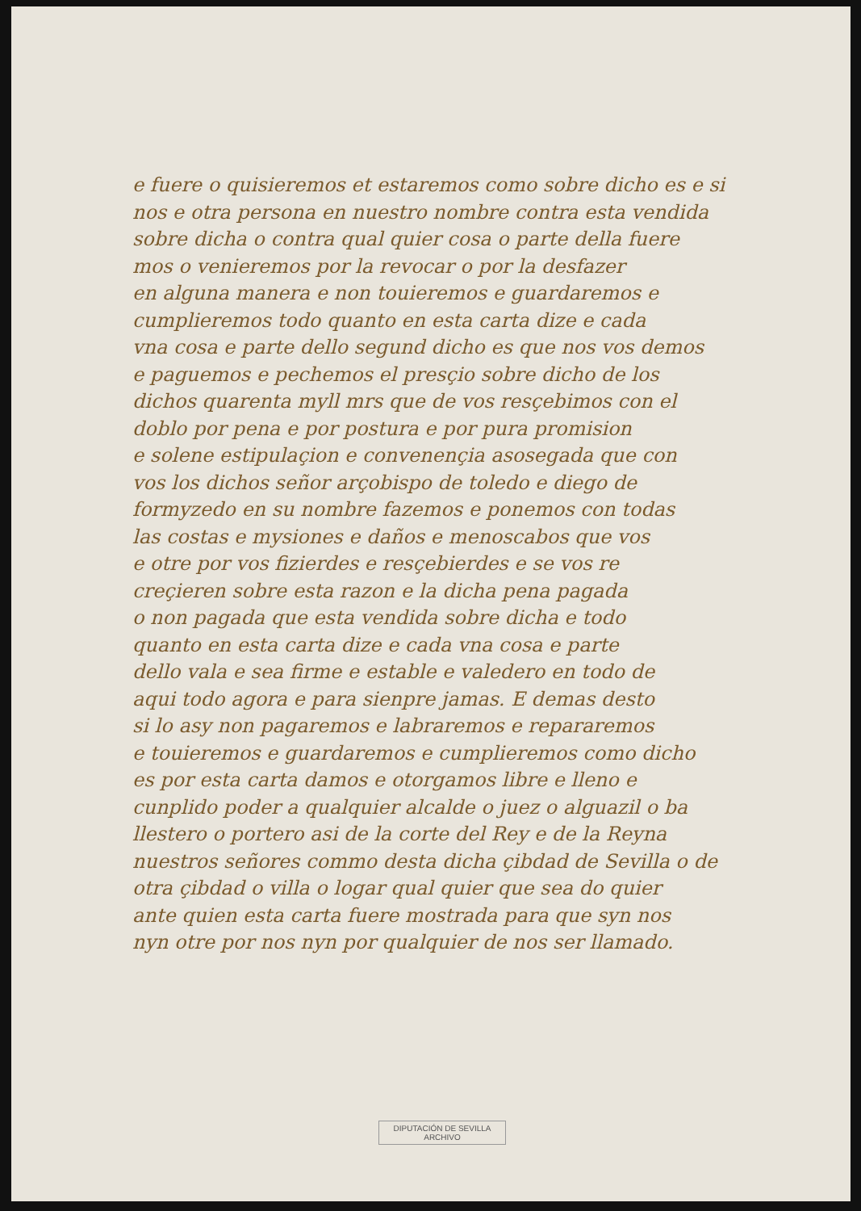e fuere o quisieremos et estaremos como sobre dicho es e si
nos e otra persona en nuestro nombre contra esta vendida
sobre dicha o contra qual quier cosa o parte della fuere
mos o venieremos por la revocar o por la desfazer
en alguna manera e non touieremos e guardaremos e
cumplieremos todo quanto en esta carta dize e cada
vna cosa e parte dello segund dicho es que nos vos demos
e paguemos e pechemos el presçio sobre dicho de los
dichos quarenta myll mrs que de vos resçebimos con el
doblo por pena e por postura e por pura promision
e solene estipulaçion e convenençia asosegada que con
vos los dichos señor arçobispo de toledo e diego de
formyzedo en su nombre fazemos e ponemos con todas
las costas e mysiones e daños e menoscabos que vos
e otre por vos fizierdes e resçebierdes e se vos re
creçieren sobre esta razon e la dicha pena pagada
o non pagada que esta vendida sobre dicha e todo
quanto en esta carta dize e cada vna cosa e parte
dello vala e sea firme e estable e valedero en todo de
aqui todo agora e para sienpre jamas. E demas desto
si lo asy non pagaremos e labraremos e repararemos
e touieremos e guardaremos e cumplieremos como dicho
es por esta carta damos e otorgamos libre e lleno e
cunplido poder a qualquier alcalde o juez o alguazil o ba
llestero o portero asi de la corte del Rey e de la Reyna
nuestros señores commo desta dicha çibdad de Sevilla o de
otra çibdad o villa o logar qual quier que sea do quier
ante quien esta carta fuere mostrada para que syn nos
nyn otre por nos nyn por qualquier de nos ser llamado.
DIPUTACIÓN DE SEVILLA
ARCHIVO